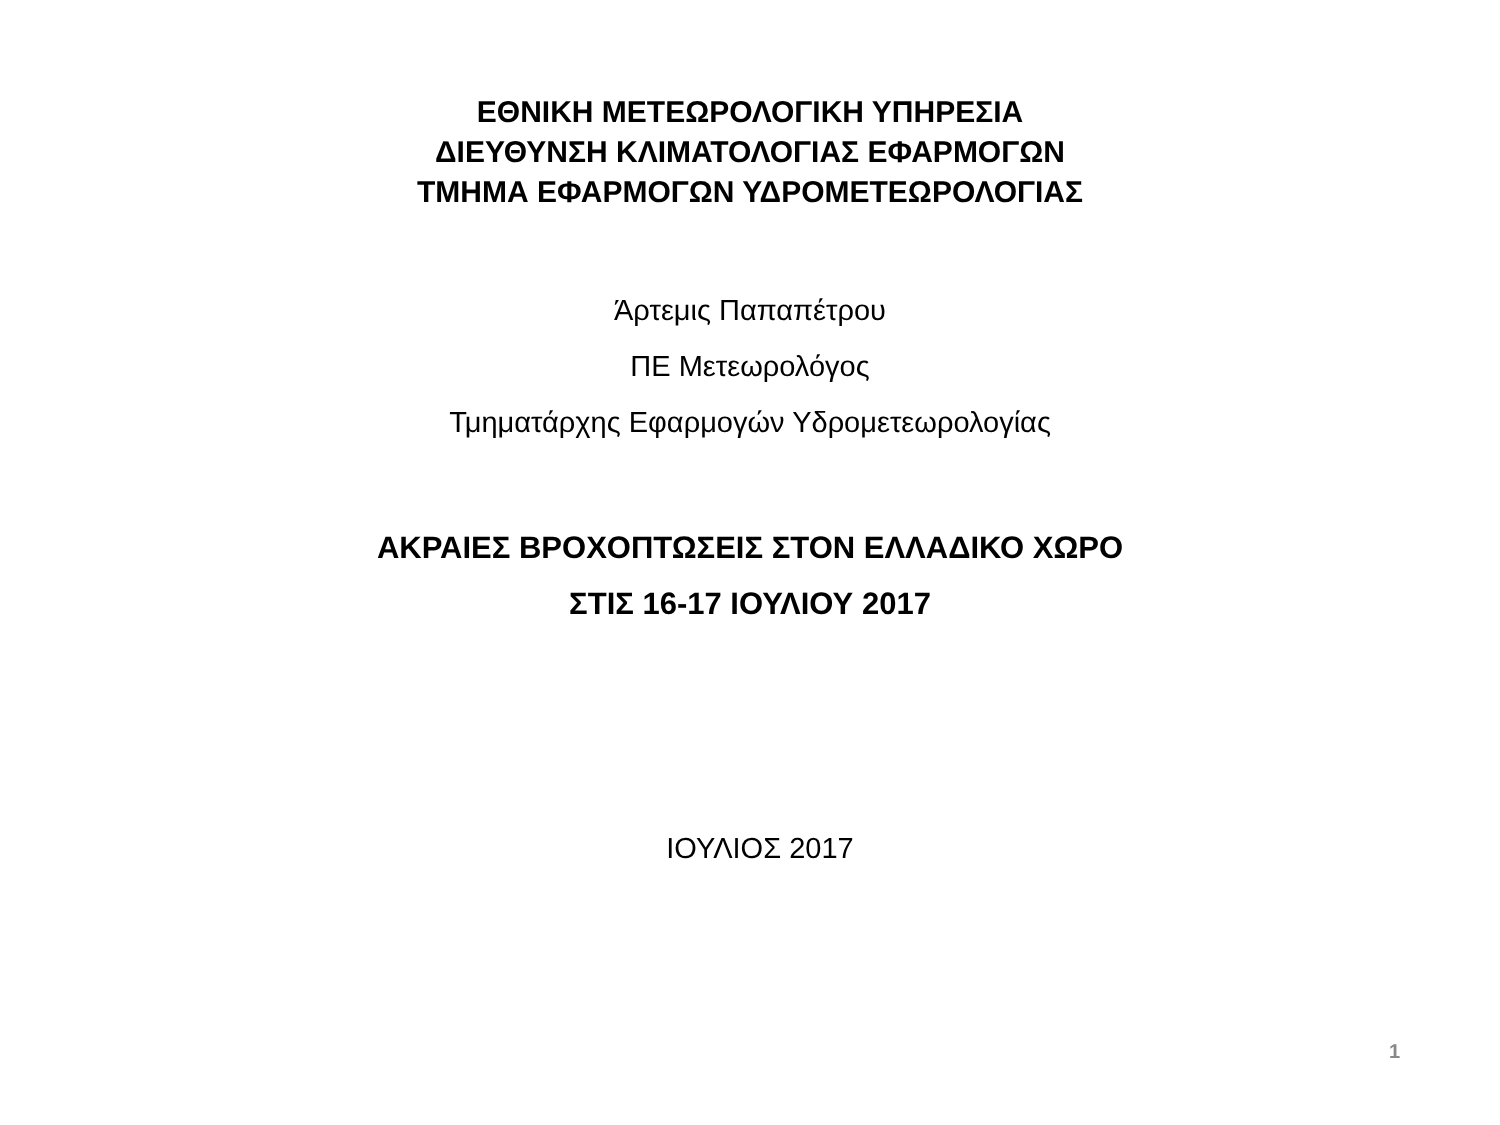ΕΘΝΙΚΗ ΜΕΤΕΩΡΟΛΟΓΙΚΗ ΥΠΗΡΕΣΙΑ
ΔΙΕΥΘΥΝΣΗ ΚΛΙΜΑΤΟΛΟΓΙΑΣ ΕΦΑΡΜΟΓΩΝ
ΤΜΗΜΑ ΕΦΑΡΜΟΓΩΝ ΥΔΡΟΜΕΤΕΩΡΟΛΟΓΙΑΣ
Άρτεμις Παπαπέτρου
ΠΕ Μετεωρολόγος
Τμηματάρχης Εφαρμογών Υδρομετεωρολογίας
ΑΚΡΑΙΕΣ ΒΡΟΧΟΠΤΩΣΕΙΣ ΣΤΟΝ ΕΛΛΑΔΙΚΟ ΧΩΡΟ
ΣΤΙΣ 16-17 ΙΟΥΛΙΟΥ 2017
ΙΟΥΛΙΟΣ 2017
1